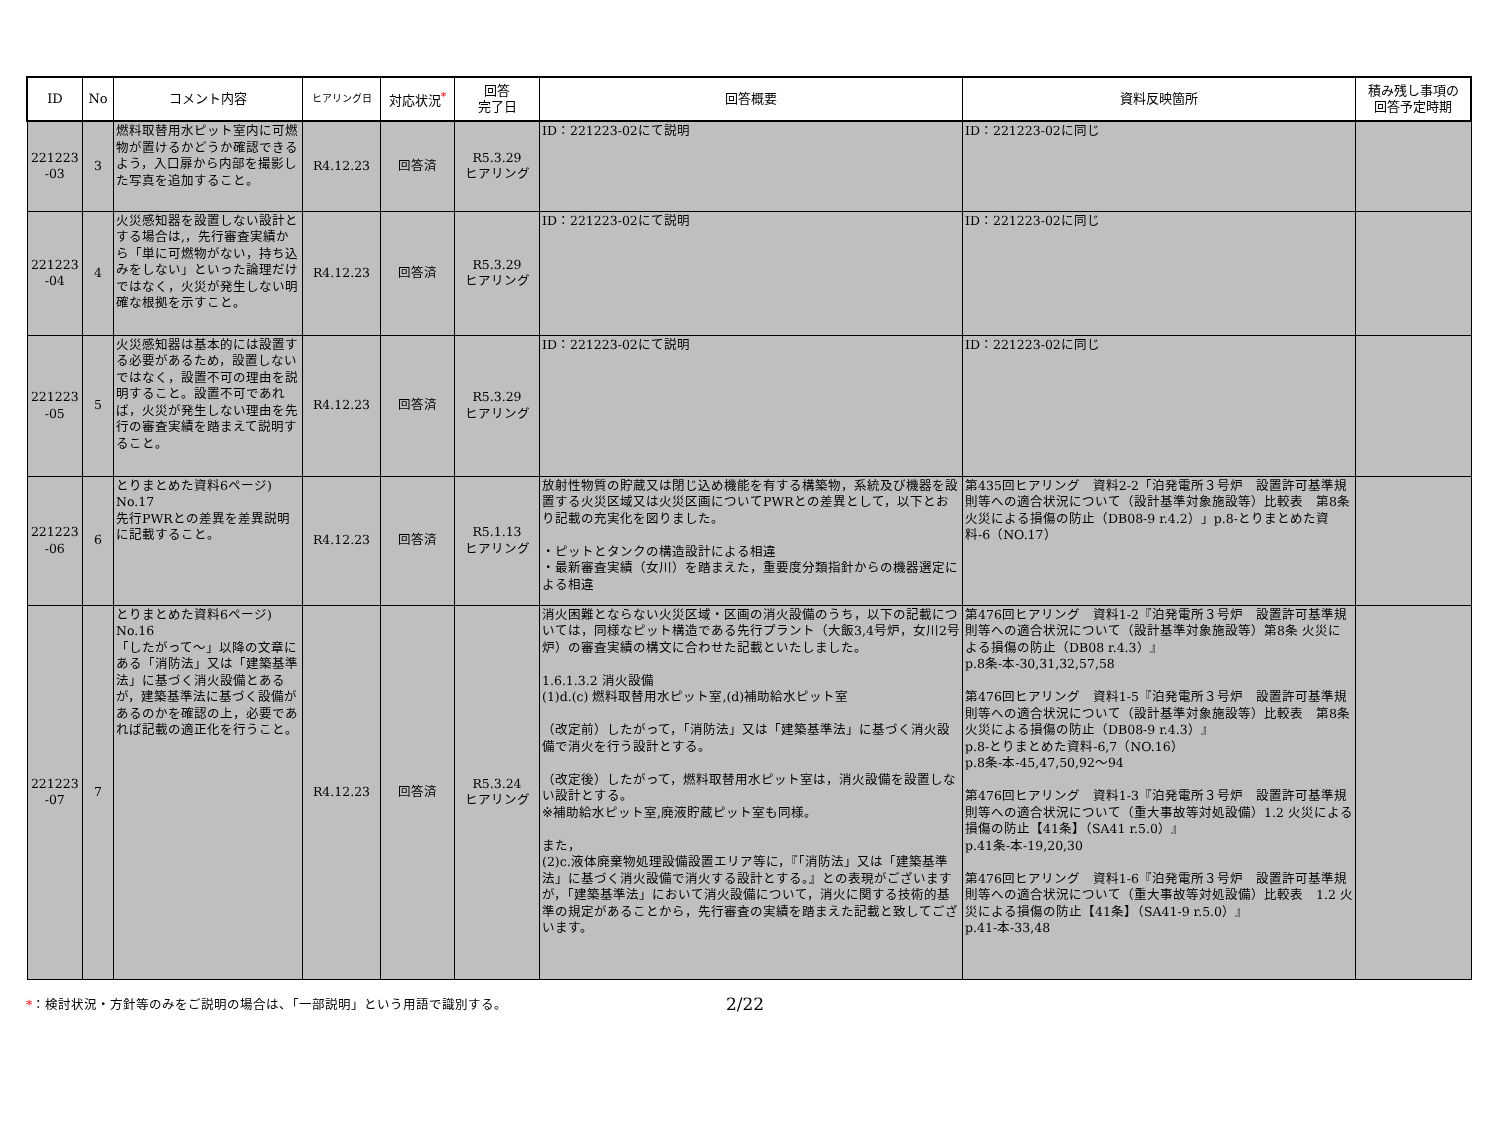| ID | No | コメント内容 | ヒアリング日 | 対応状況<sup>*</sup> | 回答 完了日 | 回答概要 | 資料反映箇所 | 積み残し事項の 回答予定時期 |
| --- | --- | --- | --- | --- | --- | --- | --- | --- |
| 221223 -03 | 3 | 燃料取替用水ピット室内に可燃物が置けるかどうか確認できるよう，入口扉から内部を撮影した写真を追加すること。 | R4.12.23 | 回答済 | R5.3.29 ヒアリング | ID：221223-02にて説明 | ID：221223-02に同じ | |
| 221223 -04 | 4 | 火災感知器を設置しない設計とする場合は,，先行審査実績から「単に可燃物がない，持ち込みをしない」といった論理だけではなく，火災が発生しない明確な根拠を示すこと。 | R4.12.23 | 回答済 | R5.3.29 ヒアリング | ID：221223-02にて説明 | ID：221223-02に同じ | |
| 221223 -05 | 5 | 火災感知器は基本的には設置する必要があるため，設置しないではなく，設置不可の理由を説明すること。設置不可であれば，火災が発生しない理由を先行の審査実績を踏まえて説明すること。 | R4.12.23 | 回答済 | R5.3.29 ヒアリング | ID：221223-02にて説明 | ID：221223-02に同じ | |
| 221223 -06 | 6 | とりまとめた資料6ページ) No.17 先行PWRとの差異を差異説明に記載すること。 | R4.12.23 | 回答済 | R5.1.13 ヒアリング | 放射性物質の貯蔵又は閉じ込め機能を有する構築物，系統及び機器を設置する火災区域又は火災区画についてPWRとの差異として，以下とおり記載の充実化を図りました。 ・ピットとタンクの構造設計による相違 ・最新審査実績（女川）を踏まえた，重要度分類指針からの機器選定による相違 | 第435回ヒアリング 資料2-2「泊発電所３号炉 設置許可基準規則等への適合状況について（設計基準対象施設等）比較表 第8条 火災による損傷の防止（DB08-9 r.4.2）」p.8-とりまとめた資料-6（NO.17） | |
| 221223 -07 | 7 | とりまとめた資料6ページ) No.16 「したがって～」以降の文章にある「消防法」又は「建築基準法」に基づく消火設備とあるが，建築基準法に基づく設備があるのかを確認の上，必要であれば記載の適正化を行うこと。 | R4.12.23 | 回答済 | R5.3.24 ヒアリング | 消火困難とならない火災区域・区画の消火設備のうち，以下の記載については，同様なピット構造である先行プラント（大飯3,4号炉，女川2号炉）の審査実績の構文に合わせた記載といたしました。 1.6.1.3.2 消火設備 (1)d.(c) 燃料取替用水ピット室,(d)補助給水ピット室 （改定前）したがって，「消防法」又は「建築基準法」に基づく消火設備で消火を行う設計とする。 （改定後）したがって，燃料取替用水ピット室は，消火設備を設置しない設計とする。 ※補助給水ピット室,廃液貯蔵ピット室も同様。 また， (2)c.液体廃棄物処理設備設置エリア等に，『「消防法」又は「建築基準法」に基づく消火設備で消火する設計とする。』との表現がございますが，「建築基準法」において消火設備について，消火に関する技術的基準の規定があることから，先行審査の実績を踏まえた記載と致してございます。 | 第476回ヒアリング 資料1-2『泊発電所３号炉 設置許可基準規則等への適合状況について（設計基準対象施設等）第8条 火災による損傷の防止（DB08 r.4.3）』 p.8条-本-30,31,32,57,58 第476回ヒアリング 資料1-5『泊発電所３号炉 設置許可基準規則等への適合状況について（設計基準対象施設等）比較表 第8条 火災による損傷の防止（DB08-9 r.4.3）』 p.8-とりまとめた資料-6,7（NO.16） p.8条-本-45,47,50,92～94 第476回ヒアリング 資料1-3『泊発電所３号炉 設置許可基準規則等への適合状況について（重大事故等対処設備）1.2 火災による損傷の防止【41条】（SA41 r.5.0）』 p.41条-本-19,20,30 第476回ヒアリング 資料1-6『泊発電所３号炉 設置許可基準規則等への適合状況について（重大事故等対処設備）比較表 1.2 火災による損傷の防止【41条】（SA41-9 r.5.0）』 p.41-本-33,48 | |
*：検討状況・方針等のみをご説明の場合は、「一部説明」という用語で識別する。 2/22